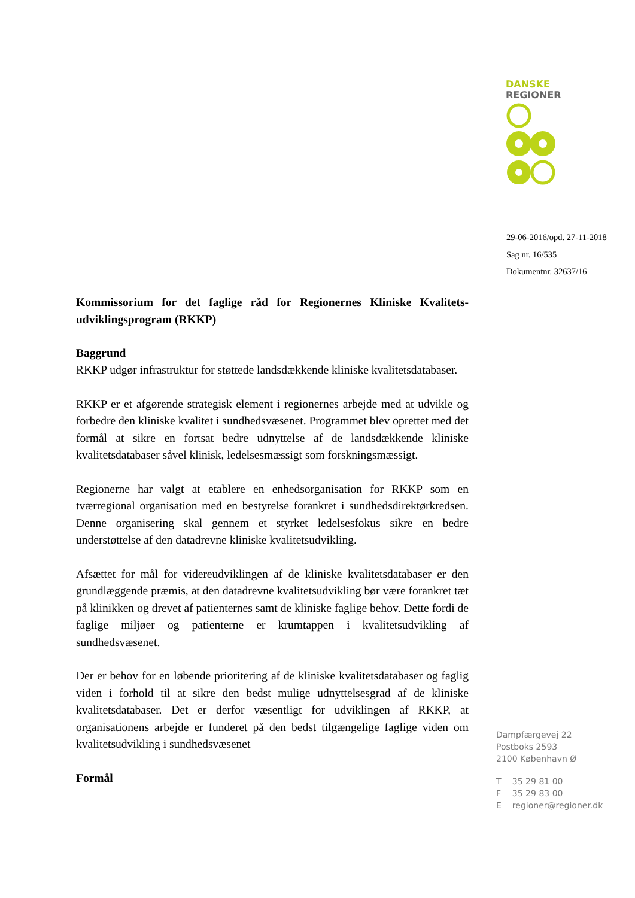DANSKE
REGIONER
29-06-2016/opd. 27-11-2018
Sag nr. 16/535
Dokumentnr. 32637/16
Kommissorium for det faglige råd for Regionernes Kliniske Kvalitets-udviklingsprogram (RKKP)
Baggrund
RKKP udgør infrastruktur for støttede landsdækkende kliniske kvalitetsdatabaser.
RKKP er et afgørende strategisk element i regionernes arbejde med at udvikle og forbedre den kliniske kvalitet i sundhedsvæsenet. Programmet blev oprettet med det formål at sikre en fortsat bedre udnyttelse af de landsdækkende kliniske kvalitetsdatabaser såvel klinisk, ledelsesmæssigt som forskningsmæssigt.
Regionerne har valgt at etablere en enhedsorganisation for RKKP som en tværregional organisation med en bestyrelse forankret i sundhedsdirektørkredsen. Denne organisering skal gennem et styrket ledelsesfokus sikre en bedre understøttelse af den datadrevne kliniske kvalitetsudvikling.
Afsættet for mål for videreudviklingen af de kliniske kvalitetsdatabaser er den grundlæggende præmis, at den datadrevne kvalitetsudvikling bør være forankret tæt på klinikken og drevet af patienternes samt de kliniske faglige behov. Dette fordi de faglige miljøer og patienterne er krumtappen i kvalitetsudvikling af sundhedsvæsenet.
Der er behov for en løbende prioritering af de kliniske kvalitetsdatabaser og faglig viden i forhold til at sikre den bedst mulige udnyttelsesgrad af de kliniske kvalitetsdatabaser. Det er derfor væsentligt for udviklingen af RKKP, at organisationens arbejde er funderet på den bedst tilgængelige faglige viden om kvalitetsudvikling i sundhedsvæsenet
Formål
Dampfærgevej 22
Postboks 2593
2100 København Ø
| T | 35 29 81 00 |
| F | 35 29 83 00 |
| E | regioner@regioner.dk |